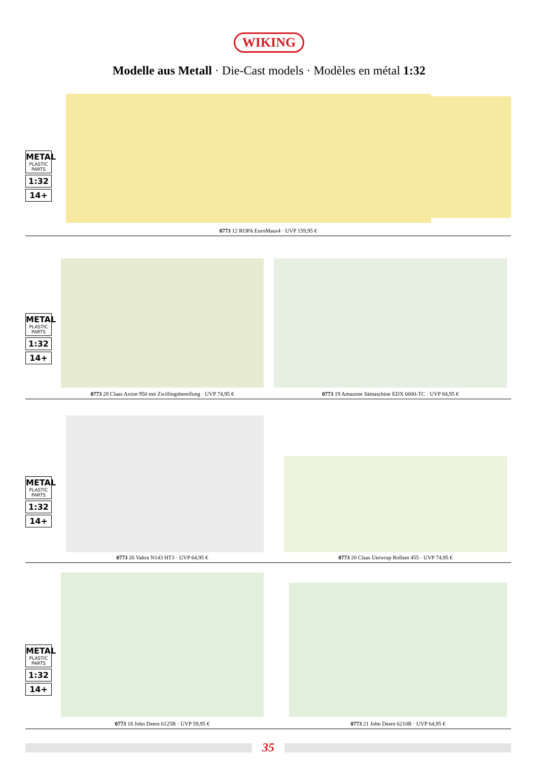WIKING
Modelle aus Metall · Die-Cast models · Modèles en métal 1:32
METAL
PLASTIC PARTS
1:32
14+
0773 12 ROPA EuroMaus4 · UVP 159,95 €
METAL
PLASTIC PARTS
1:32
14+
0773 28 Claas Axion 950 mit Zwillingsbereifung · UVP 74,95 € 0773 19 Amazone Sämaschine EDX 6000-TC · UVP 84,95 €
METAL
PLASTIC PARTS
1:32
14+
0773 26 Valtra N143 HT3 · UVP 64,95 € 0773 20 Claas Uniwrap Rollant 455 · UVP 74,95 €
METAL
PLASTIC PARTS
1:32
14+
0773 18 John Deere 6125R · UVP 59,95 € 0773 21 John Deere 6210R · UVP 64,95 €
35